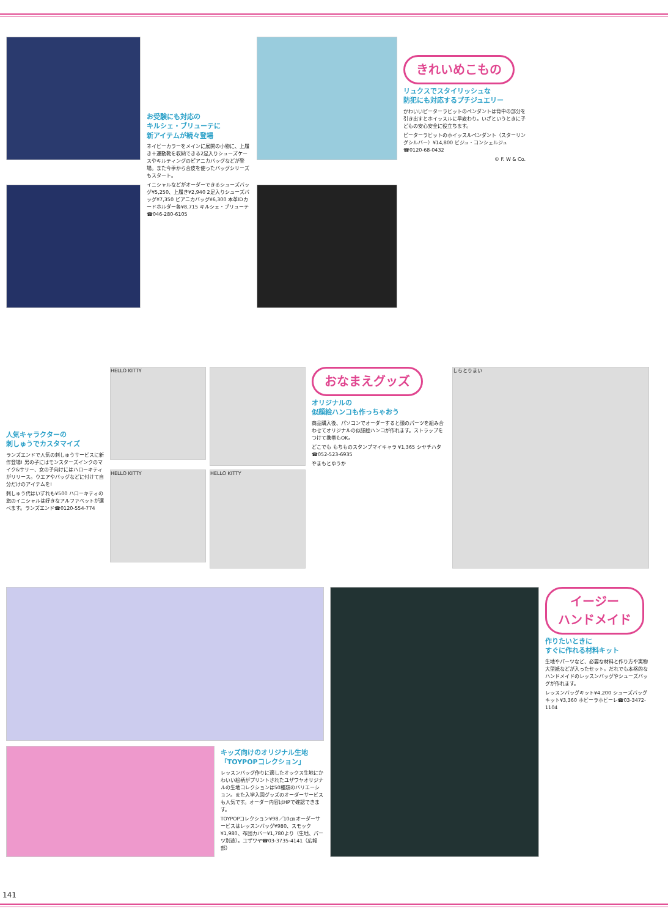お受験にも対応の
キルシェ・ブリューテに
新アイテムが続々登場
ネイビーカラーをメインに展開の小物に、上履き＋運動靴を収納できる2足入りシューズケースやキルティングのピアニカバッグなどが登場。また今季から合皮を使ったバッグシリーズもスタート。
イニシャルなどがオーダーできるシューズバッグ¥5,250、上履き¥2,940 2足入りシューズバッグ¥7,350 ピアニカバッグ¥6,300 本革IDカードホルダー各¥8,715 キルシェ・ブリューテ☎046-280-6105
きれいめこもの
リュクスでスタイリッシュな
防犯にも対応するプチジュエリー
かわいいピーターラビットのペンダントは背中の部分を引き出すとホイッスルに早変わり。いざというときに子どもの安心安全に役立ちます。
ピーターラビットのホイッスルペンダント（スターリングシルバー）¥14,800 ビジュ・コンシェルジュ☎0120-68-0432
© F. W & Co.
人気キャラクターの
刺しゅうでカスタマイズ
ランズエンドで人気の刺しゅうサービスに新作登場! 男の子にはモンスターズインクのマイク&サリー、女の子向けにはハローキティがリリース。ウエアやバッグなどに付けて自分だけのアイテムを!
刺しゅう代はいずれも¥500 ハローキティの旗のイニシャルは好きなアルファベットが選べます。ランズエンド☎0120-554-774
HELLO KITTY
HELLO KITTY
HELLO KITTY
おなまえグッズ
オリジナルの
似顔絵ハンコも作っちゃおう
商品購入後、パソコンでオーダーすると顔のパーツを組み合わせてオリジナルの似顔絵ハンコが作れます。ストラップをつけて携帯もOK。
どこでも もちものスタンプマイキャラ ¥1,365 シヤチハタ☎052-523-6935
やまもとゆうか
しらとりまい
キッズ向けのオリジナル生地
「TOYPOPコレクション」
レッスンバッグ作りに適したオックス生地にかわいい絵柄がプリントされたユザワヤオリジナルの生地コレクションは50種類のバリエーション。また入学入園グッズのオーダーサービスも人気です。オーダー内容はHPで確認できます。
TOYPOPコレクション¥98／10㎝ オーダーサービスはレッスンバッグ¥980、スモック¥1,980、布団カバー¥1,780より（生地、パーツ別途）。ユザワヤ☎03-3735-4141（広報部）
イージー
ハンドメイド
作りたいときに
すぐに作れる材料キット
生地やパーツなど、必要な材料と作り方や実物大型紙などが入ったセット。だれでも本格的なハンドメイドのレッスンバッグやシューズバッグが作れます。
レッスンバッグキット¥4,200 シューズバッグキット¥3,360 ホビーラホビーレ☎03-3472-1104
141